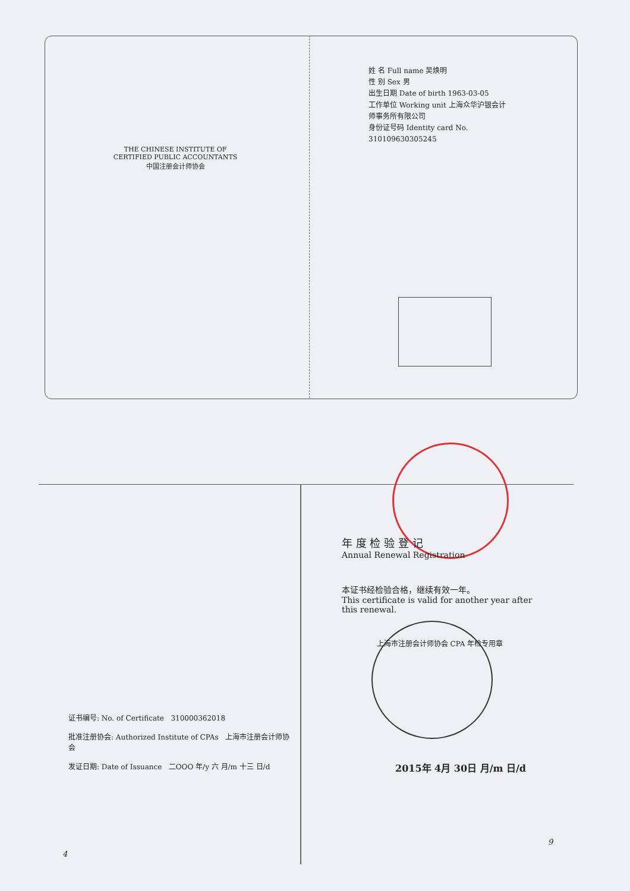THE CHINESE INSTITUTE OF CERTIFIED PUBLIC ACCOUNTANTS
中国注册会计师协会
姓 名 Full name 吴焕明
性 别 Sex 男
出生日期 Date of birth 1963-03-05
工作单位 Working unit 上海众华沪银会计师事务所有限公司
身份证号码 Identity card No. 310109630305245
年 度 检 验 登 记
Annual Renewal Registration
本证书经检验合格，继续有效一年。
This certificate is valid for another year after this renewal.
上海市注册会计师协会 CPA 年检专用章
证书编号: No. of Certificate 310000362018
批准注册协会: Authorized Institute of CPAs 上海市注册会计师协会
发证日期: Date of Issuance 二OOO 年/y 六 月/m 十三 日/d
2015年 4月 30日 月/m 日/d
4
9